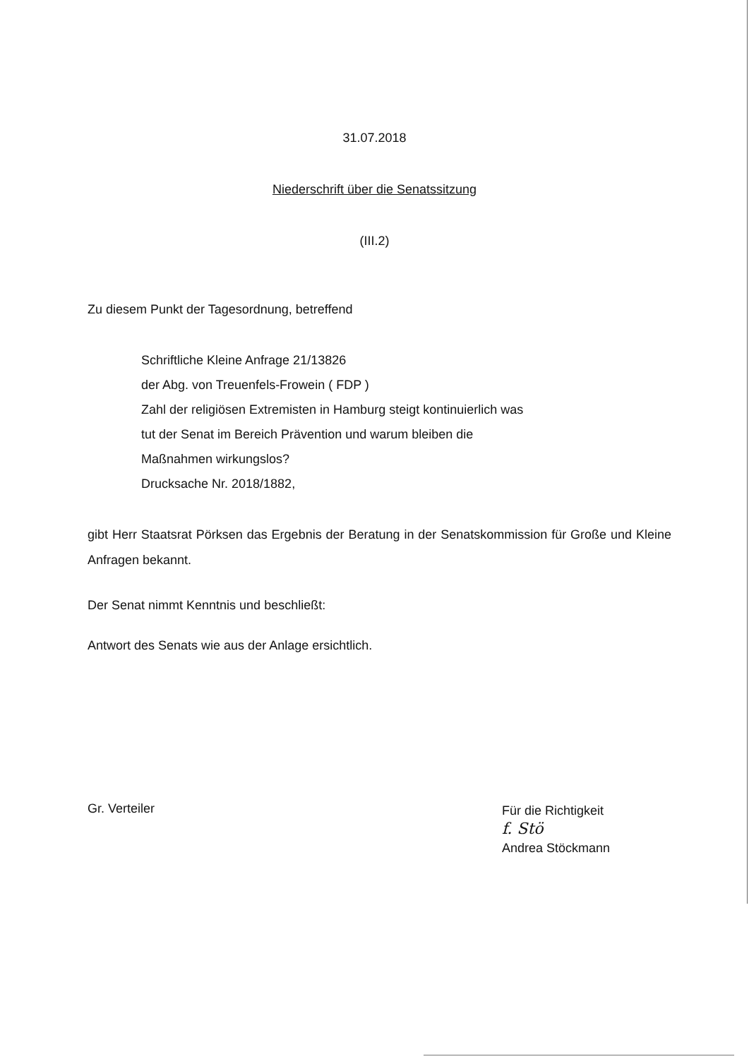31.07.2018
Niederschrift über die Senatssitzung
(III.2)
Zu diesem Punkt der Tagesordnung, betreffend
Schriftliche Kleine Anfrage 21/13826
der Abg. von Treuenfels-Frowein ( FDP )
Zahl der religiösen Extremisten in Hamburg steigt kontinuierlich was
tut der Senat im Bereich Prävention und warum bleiben die
Maßnahmen wirkungslos?
Drucksache Nr. 2018/1882,
gibt Herr Staatsrat Pörksen das Ergebnis der Beratung in der Senatskommission für Große und Kleine Anfragen bekannt.
Der Senat nimmt Kenntnis und beschließt:
Antwort des Senats wie aus der Anlage ersichtlich.
Gr. Verteiler
Für die Richtigkeit
f. Stö
Andrea Stöckmann